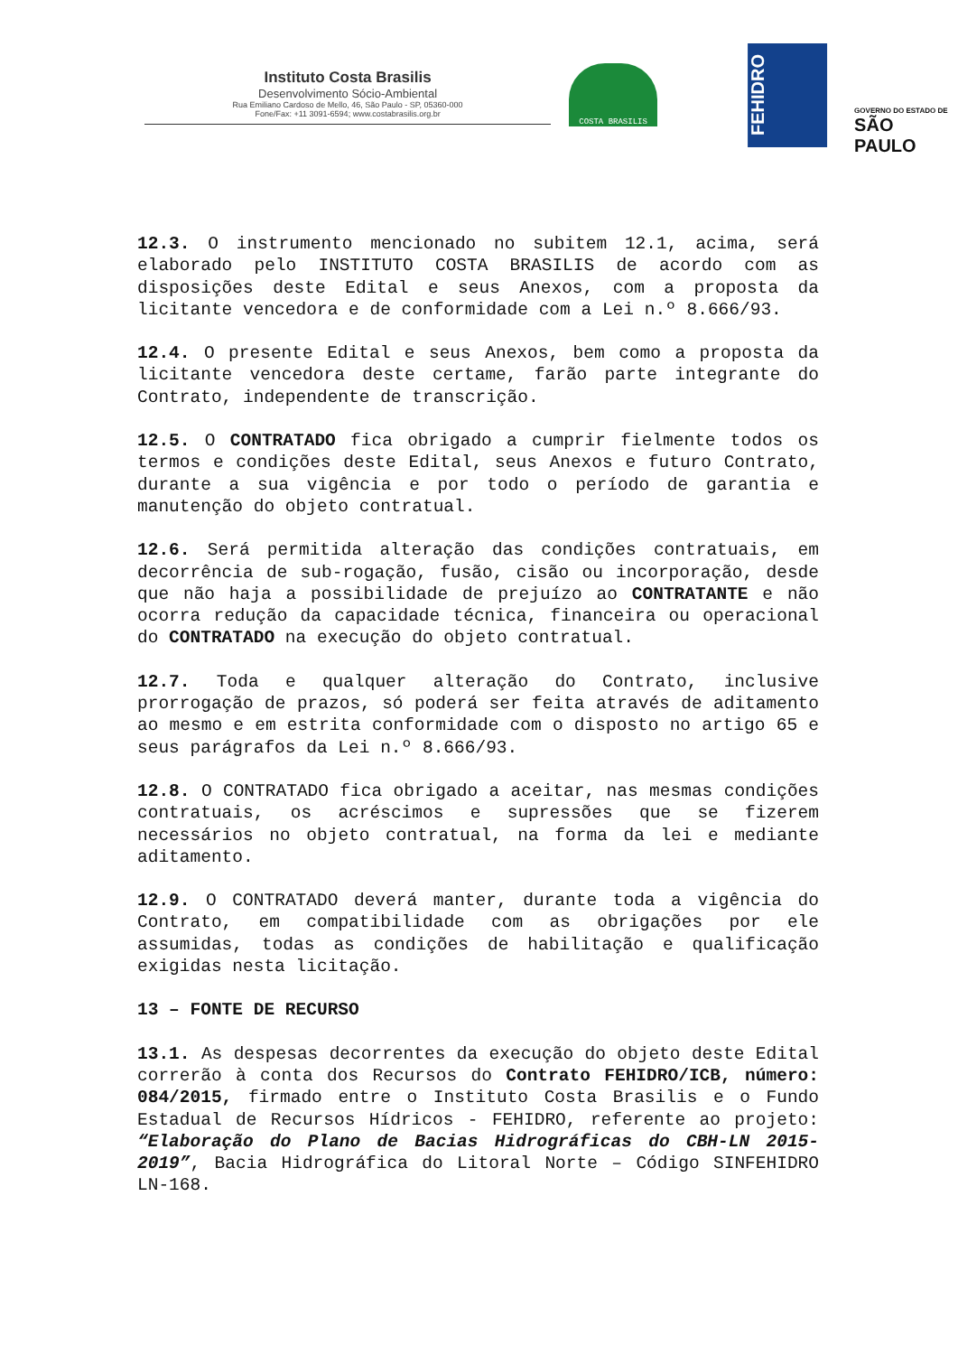Instituto Costa Brasilis
Desenvolvimento Sócio-Ambiental
Rua Emiliano Cardoso de Mello, 46, São Paulo - SP, 05360-000
Fone/Fax: +11 3091-6594; www.costabrasilis.org.br
COSTA BRASILIS
FEHIDRO
GOVERNO DO ESTADO DE
SÃO PAULO
12.3. O instrumento mencionado no subitem 12.1, acima, será elaborado pelo INSTITUTO COSTA BRASILIS de acordo com as disposições deste Edital e seus Anexos, com a proposta da licitante vencedora e de conformidade com a Lei n.º 8.666/93.
12.4. O presente Edital e seus Anexos, bem como a proposta da licitante vencedora deste certame, farão parte integrante do Contrato, independente de transcrição.
12.5. O CONTRATADO fica obrigado a cumprir fielmente todos os termos e condições deste Edital, seus Anexos e futuro Contrato, durante a sua vigência e por todo o período de garantia e manutenção do objeto contratual.
12.6. Será permitida alteração das condições contratuais, em decorrência de sub-rogação, fusão, cisão ou incorporação, desde que não haja a possibilidade de prejuízo ao CONTRATANTE e não ocorra redução da capacidade técnica, financeira ou operacional do CONTRATADO na execução do objeto contratual.
12.7. Toda e qualquer alteração do Contrato, inclusive prorrogação de prazos, só poderá ser feita através de aditamento ao mesmo e em estrita conformidade com o disposto no artigo 65 e seus parágrafos da Lei n.º 8.666/93.
12.8. O CONTRATADO fica obrigado a aceitar, nas mesmas condições contratuais, os acréscimos e supressões que se fizerem necessários no objeto contratual, na forma da lei e mediante aditamento.
12.9. O CONTRATADO deverá manter, durante toda a vigência do Contrato, em compatibilidade com as obrigações por ele assumidas, todas as condições de habilitação e qualificação exigidas nesta licitação.
13 – FONTE DE RECURSO
13.1. As despesas decorrentes da execução do objeto deste Edital correrão à conta dos Recursos do Contrato FEHIDRO/ICB, número: 084/2015, firmado entre o Instituto Costa Brasilis e o Fundo Estadual de Recursos Hídricos - FEHIDRO, referente ao projeto: “Elaboração do Plano de Bacias Hidrográficas do CBH-LN 2015-2019”, Bacia Hidrográfica do Litoral Norte – Código SINFEHIDRO LN-168.